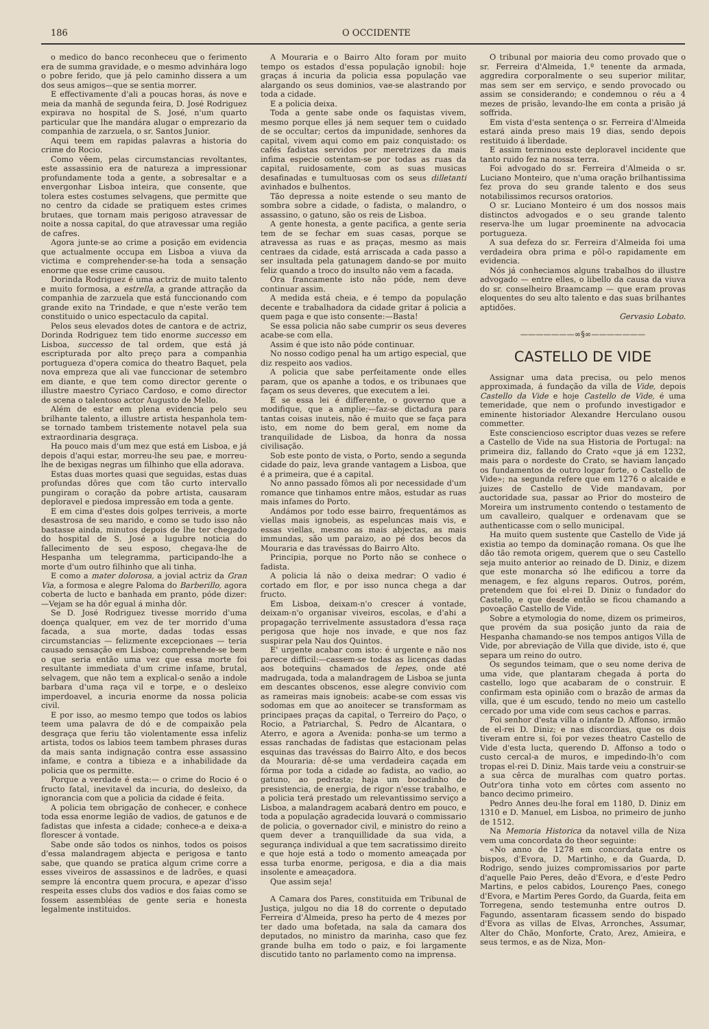186 O OCCIDENTE
o medico do banco reconheceu que o ferimento era de summa gravidade, e o mesmo advinhára logo o pobre ferido, que já pelo caminho dissera a um dos seus amigos—que se sentia morrer.
E effectivamente d'ali a poucas horas, ás nove e meia da manhã de segunda feira, D. José Rodriguez expirava no hospital de S. José, n'um quarto particular que lhe mandára alugar o emprezario da companhia de zarzuela, o sr. Santos Junior.
Aqui teem em rapidas palavras a historia do crime do Rocio.
Como vêem, pelas circumstancias revoltantes, este assassinio era de natureza a impressionar profundamente toda a gente, a sobresaltar e a envergonhar Lisboa inteira, que consente, que tolera estes costumes selvagens, que permitte que no centro da cidade se pratiquem estes crimes brutaes, que tornam mais perigoso atravessar de noite a nossa capital, do que atravessar uma região de cafres.
Agora junte-se ao crime a posição em evidencia que actualmente occupa em Lisboa a viuva da victima e comprehender-se-ha toda a sensação enorme que esse crime causou.
Dorinda Rodriguez é uma actriz de muito talento e muito formosa, a estrella, a grande attração da companhia de zarzuela que está funccionando com grande exito na Trindade, e que n'este verão tem constituido o unico espectaculo da capital.
Pelos seus elevados dotes de cantora e de actriz, Dorinda Rodriguez tem tido enorme successo em Lisboa, successo de tal ordem, que está já escripturada por alto preço para a companhia portugueza d'opera comica do theatro Baquet, pela nova empreza que ali vae funccionar de setembro em diante, e que tem como director gerente o illustre maestro Cyriaco Cardoso, e como director de scena o talentoso actor Augusto de Mello.
Além de estar em plena evidencia pelo seu brilhante talento, a illustre artista hespanhola tem-se tornado tambem tristemente notavel pela sua extraordinaria desgraça.
Ha pouco mais d'um mez que está em Lisboa, e já depois d'aqui estar, morreu-lhe seu pae, e morreu-lhe de bexigas negras um filhinho que ella adorava.
Estas duas mortes quasi que seguidas, estas duas profundas dôres que com tão curto intervallo pungiram o coração da pobre artista, causaram deploravel e piedosa impressão em toda a gente.
E em cima d'estes dois golpes terriveis, a morte desastrosa de seu marido, e como se tudo isso não bastasse ainda, minutos depois de lhe ter chegado do hospital de S. José a lugubre noticia do fallecimento de seu esposo, chegava-lhe de Hespanha um telegramma, participando-lhe a morte d'um outro filhinho que ali tinha.
E como a mater dolorosa, a jovial actriz da Gran Via, a formosa e alegre Paloma do Barberillo, agora coberta de lucto e banhada em pranto, póde dizer:—Vejam se ha dôr egual á minha dôr.
Se D. José Rodriguez tivesse morrido d'uma doença qualquer, em vez de ter morrido d'uma facada, a sua morte, dadas todas essas circumstancias — felizmente excepcionaes — teria causado sensação em Lisboa; comprehende-se bem o que seria então uma vez que essa morte foi resultante immediata d'um crime infame, brutal, selvagem, que não tem a explical-o senão a indole barbara d'uma raça vil e torpe, e o desleixo imperdoavel, a incuria enorme da nossa policia civil.
E por isso, ao mesmo tempo que todos os labios teem uma palavra de dó e de compaixão pela desgraça que feriu tão violentamente essa infeliz artista, todos os labios teem tambem phrases duras da mais santa indignação contra esse assassino infame, e contra a tibieza e a inhabilidade da policia que os permitte.
Porque a verdade é esta:— o crime do Rocio é o fructo fatal, inevitavel da incuria, do desleixo, da ignorancia com que a policia da cidade é feita.
A policia tem obrigação de conhecer, e conhece toda essa enorme legião de vadios, de gatunos e de fadistas que infesta a cidade; conhece-a e deixa-a florescer á vontade.
Sabe onde são todos os ninhos, todos os poisos d'essa malandragem abjecta e perigosa e tanto sabe, que quando se pratica algum crime corre a esses viveiros de assassinos e de ladrões, e quasi sempre lá encontra quem procura, e apezar d'isso respeita esses clubs dos vadios e dos faias como se fossem assembléas de gente seria e honesta legalmente instituidos.
A Mouraria e o Bairro Alto foram por muito tempo os estados d'essa população ignobil: hoje graças á incuria da policia essa população vae alargando os seus dominios, vae-se alastrando por toda a cidade.
E a policia deixa.
Toda a gente sabe onde os faquistas vivem, mesmo porque elles já nem sequer tem o cuidado de se occultar; certos da impunidade, senhores da capital, vivem aqui como em paiz conquistado: os cafés fadistas servidos por meretrizes da mais infima especie ostentam-se por todas as ruas da capital, ruidosamente, com as suas musicas desafinadas e tumultuosas com os seus dilletanti avinhados e bulhentos.
Tão depressa a noite estende o seu manto de sombra sobre a cidade, o fadista, o malandro, o assassino, o gatuno, são os reis de Lisboa.
A gente honesta, a gente pacifica, a gente seria tem de se fechar em suas casas, porque se atravessa as ruas e as praças, mesmo as mais centraes da cidade, está arriscada a cada passo a ser insultada pela gatunagem dando-se por muito feliz quando a troco do insulto não vem a facada.
Ora francamente isto não póde, nem deve continuar assim.
A medida está cheia, e é tempo da população decente e trabalhadora da cidade gritar á policia a quem paga e que isto consente:—Basta!
Se essa policia não sabe cumprir os seus deveres acabe-se com ella.
Assim é que isto não póde continuar.
No nosso codigo penal ha um artigo especial, que diz respeito aos vadios.
A policia que sabe perfeitamente onde elles param, que os apanhe a todos, e os tribunaes que façam os seus deveres, que executem a lei.
E se essa lei é differente, o governo que a modifique, que a amplie;—faz-se dictadura para tantas coisas inuteis, não é muito que se faça para isto, em nome do bem geral, em nome da tranquilidade de Lisboa, da honra da nossa civilisação.
Sob este ponto de vista, o Porto, sendo a segunda cidade do paiz, leva grande vantagem a Lisboa, que é a primeira, que é a capital.
No anno passado fômos ali por necessidade d'um romance que tinhamos entre mãos, estudar as ruas mais infames do Porto.
Andámos por todo esse bairro, frequentámos as viellas mais ignobeis, as espeluncas mais vis, e essas viellas, mesmo as mais abjectas, as mais immundas, são um paraizo, ao pé dos becos da Mouraria e das travéssas do Bairro Alto.
Principia, porque no Porto não se conhece o fadista.
A policia lá não o deixa medrar: O vadio é cortado em flor, e por isso nunca chega a dar fructo.
Em Lisboa, deixam-n'o crescer á vontade, deixam-n'o organisar viveiros, escolas, e d'ahi a propagação terrivelmente assustadora d'essa raça perigosa que hoje nos invade, e que nos faz suspirar pela Nau dos Quintos.
E' urgente acabar com isto: é urgente e não nos parece difficil:—cassem-se todas as licenças dadas aos botequins chamados de lepes, onde até madrugada, toda a malandragem de Lisboa se junta em descantes obscenos, esse alegre convivio com as rameiras mais ignobeis: acabe-se com essas vis sodomas em que ao anoitecer se transformam as principaes praças da capital, o Terreiro do Paço, o Rocio, a Patriarchal, S. Pedro de Alcantara, o Aterro, e agora a Avenida: ponha-se um termo a essas ranchadas de fadistas que estacionam pelas esquinas das travéssas do Bairro Alto, e dos becos da Mouraria: dê-se uma verdadeira caçada em fórma por toda a cidade ao fadista, ao vadio, ao gatuno, ao pedrasta; haja um bocadinho de presistencia, de energia, de rigor n'esse trabalho, e a policia terá prestado um relevantissimo serviço a Lisboa, a malandragem acabará dentro em pouco, e toda a população agradecida louvará o commissario de policia, o governador civil, e ministro do reino a quem dever a tranquillidade da sua vida, a segurança individual a que tem sacratissimo direito e que hoje está a todo o momento ameaçada por essa turba enorme, perigosa, e dia a dia mais insolente e ameaçadora.
Que assim seja!
A Camara dos Pares, constituida em Tribunal de Justiça, julgou no dia 18 do corrente o deputado Ferreira d'Almeida, preso ha perto de 4 mezes por ter dado uma bofetada, na sala da camara dos deputados, no ministro da marinha, caso que fez grande bulha em todo o paiz, e foi largamente discutido tanto no parlamento como na imprensa.
O tribunal por maioria deu como provado que o sr. Ferreira d'Almeida, 1.º tenente da armada, aggredira corporalmente o seu superior militar, mas sem ser em serviço, e sendo provocado ou assim se considerando; e condemnou o réu a 4 mezes de prisão, levando-lhe em conta a prisão já soffrida.
Em vista d'esta sentença o sr. Ferreira d'Almeida estará ainda preso mais 19 dias, sendo depois restituido á liberdade.
E assim terminou este deploravel incidente que tanto ruido fez na nossa terra.
Foi advogado do sr. Ferreira d'Almeida o sr. Luciano Monteiro, que n'uma oração brilhantissima fez prova do seu grande talento e dos seus notabilissimos recursos oratorios.
O sr. Luciano Monteiro é um dos nossos mais distinctos advogados e o seu grande talento reserva-lhe um lugar proeminente na advocacia portugueza.
A sua defeza do sr. Ferreira d'Almeida foi uma verdadeira obra prima e pôl-o rapidamente em evidencia.
Nós já conheciamos alguns trabalhos do illustre advogado — entre elles, o libello da causa da viuva do sr. conselheiro Braamcamp — que eram provas eloquentes do seu alto talento e das suas brilhantes aptidões.
Gervasio Lobato.
———————∞§∞———————
CASTELLO DE VIDE
Assignar uma data precisa, ou pelo menos approximada, á fundação da villa de Vide, depois Castello da Vide e hoje Castello de Vide, é uma temeridade, que nem o profundo investigador e eminente historiador Alexandre Herculano ousou commetter.
Este consciencioso escriptor duas vezes se refere a Castello de Vide na sua Historia de Portugal: na primeira diz, fallando do Crato «que já em 1232, mais para o nordeste do Crato, se haviam lançado os fundamentos de outro logar forte, o Castello de Vide»; na segunda refere que em 1276 o alcaide e juizes de Castello de Vide mandavam, por auctoridade sua, passar ao Prior do mosteiro de Moreira um instrumento contendo o testamento de um cavalleiro, qualquer e ordenavam que se authenticasse com o sello municipal.
Ha muito quem sustente que Castello de Vide já existia ao tempo da dominação romana. Os que lhe dão tão remota origem, querem que o seu Castello seja muito anterior ao reinado de D. Diniz, e dizem que este monarcha só lhe edificou a torre da menagem, e fez alguns reparos. Outros, porém, pretendem que foi el-rei D. Diniz o fundador do Castello, e que desde então se ficou chamando a povoação Castello de Vide.
Sobre a etymologia do nome, dizem os primeiros, que provém da sua posição junto da raia de Hespanha chamando-se nos tempos antigos Villa de Vide, por abreviação de Villa que divide, isto é, que separa um reino do outro.
Os segundos teimam, que o seu nome deriva de uma vide, que plantaram chegada á porta do castello, logo que acabaram de o construir. E confirmam esta opinião com o brazão de armas da villa, que é um escudo, tendo no meio um castello cercado por uma vide com seus cachos e parras.
Foi senhor d'esta villa o infante D. Affonso, irmão de el-rei D. Diniz; e nas discordias, que os dois tiveram entre si, foi por vezes theatro Castello de Vide d'esta lucta, querendo D. Affonso a todo o custo cercal-a de muros, e impedindo-lh'o com tropas el-rei D. Diniz. Mais tarde veiu a construir-se a sua cêrca de muralhas com quatro portas. Outr'ora tinha voto em côrtes com assento no banco decimo primeiro.
Pedro Annes deu-lhe foral em 1180, D. Diniz em 1310 e D. Manuel, em Lisboa, no primeiro de junho de 1512.
Na Memoria Historica da notavel villa de Niza vem uma concordata do theor seguinte:
«No anno de 1278 em concordata entre os bispos, d'Evora, D. Martinho, e da Guarda, D. Rodrigo, sendo juizes compromissarios por parte d'aquelle Paio Peres, deão d'Evora, e d'este Pedro Martins, e pelos cabidos, Lourenço Paes, conego d'Evora, e Martim Peres Gordo, da Guarda, feita em Torregena, sendo testemunha entre outros D. Fagundo, assentaram ficassem sendo do bispado d'Evora as villas de Elvas, Arronches, Assumar, Alter do Chão, Monforte, Crato, Arez, Amieira, e seus termos, e as de Niza, Mon-